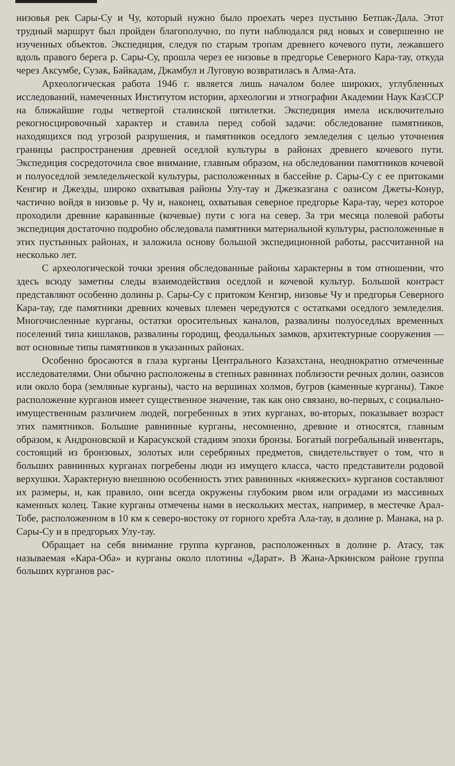низовья рек Сары-Су и Чу, который нужно было проехать через пустыню Бетпак-Дала. Этот трудный маршрут был пройден благополучно, по пути наблюдался ряд новых и совершенно не изученных объектов. Экспедиция, следуя по старым тропам древнего кочевого пути, лежавшего вдоль правого берега р. Сары-Су, прошла через ее низовье в предгорье Северного Кара-тау, откуда через Аксумбе, Сузак, Байкадам, Джамбул и Луговую возвратилась в Алма-Ата.
Археологическая работа 1946 г. является лишь началом более широких, углубленных исследований, намеченных Институтом истории, археологии и этнографии Академии Наук КазССР на ближайшие годы четвертой сталинской пятилетки. Экспедиция имела исключительно рекогносцировочный характер и ставила перед собой задачи: обследование памятников, находящихся под угрозой разрушения, и памятников оседлого земледелия с целью уточнения границы распространения древней оседлой культуры в районах древнего кочевого пути. Экспедиция сосредоточила свое внимание, главным образом, на обследовании памятников кочевой и полуоседлой земледельческой культуры, расположенных в бассейне р. Сары-Су с ее притоками Кенгир и Джезды, широко охватывая районы Улу-тау и Джезказгана с оазисом Джеты-Конур, частично войдя в низовье р. Чу и, наконец, охватывая северное предгорье Кара-тау, через которое проходили древние караванные (кочевые) пути с юга на север. За три месяца полевой работы экспедиция достаточно подробно обследовала памятники материальной культуры, расположенные в этих пустынных районах, и заложила основу большой экспедиционной работы, рассчитанной на несколько лет.
С археологической точки зрения обследованные районы характерны в том отношении, что здесь всюду заметны следы взаимодействия оседлой и кочевой культур. Большой контраст представляют особенно долины р. Сары-Су с притоком Кенгир, низовье Чу и предгорья Северного Кара-тау, где памятники древних кочевых племен чередуются с остатками оседлого земледелия. Многочисленные курганы, остатки оросительных каналов, развалины полуоседлых временных поселений типа кишлаков, развалины городищ, феодальных замков, архитектурные сооружения — вот основные типы памятников в указанных районах.
Особенно бросаются в глаза курганы Центрального Казахстана, неоднократно отмеченные исследователями. Они обычно расположены в степных равнинах поблизости речных долин, оазисов или около бора (земляные курганы), часто на вершинах холмов, бугров (каменные курганы). Такое расположение курганов имеет существенное значение, так как оно связано, во-первых, с социально-имущественным различием людей, погребенных в этих курганах, во-вторых, показывает возраст этих памятников. Большие равнинные курганы, несомненно, древние и относятся, главным образом, к Андроновской и Карасукской стадиям эпохи бронзы. Богатый погребальный инвентарь, состоящий из бронзовых, золотых или серебряных предметов, свидетельствует о том, что в больших равнинных курганах погребены люди из имущего класса, часто представители родовой верхушки. Характерную внешнюю особенность этих равнинных «княжеских» курганов составляют их размеры, и, как правило, они всегда окружены глубоким рвом или оградами из массивных каменных колец. Такие курганы отмечены нами в нескольких местах, например, в местечке Арал-Тобе, расположенном в 10 км к северо-востоку от горного хребта Ала-тау, в долине р. Манака, на р. Сары-Су и в предгорьях Улу-тау.
Обращает на себя внимание группа курганов, расположенных в долине р. Атасу, так называемая «Кара-Оба» и курганы около плотины «Дарат». В Жана-Аркинском районе группа больших курганов рас-